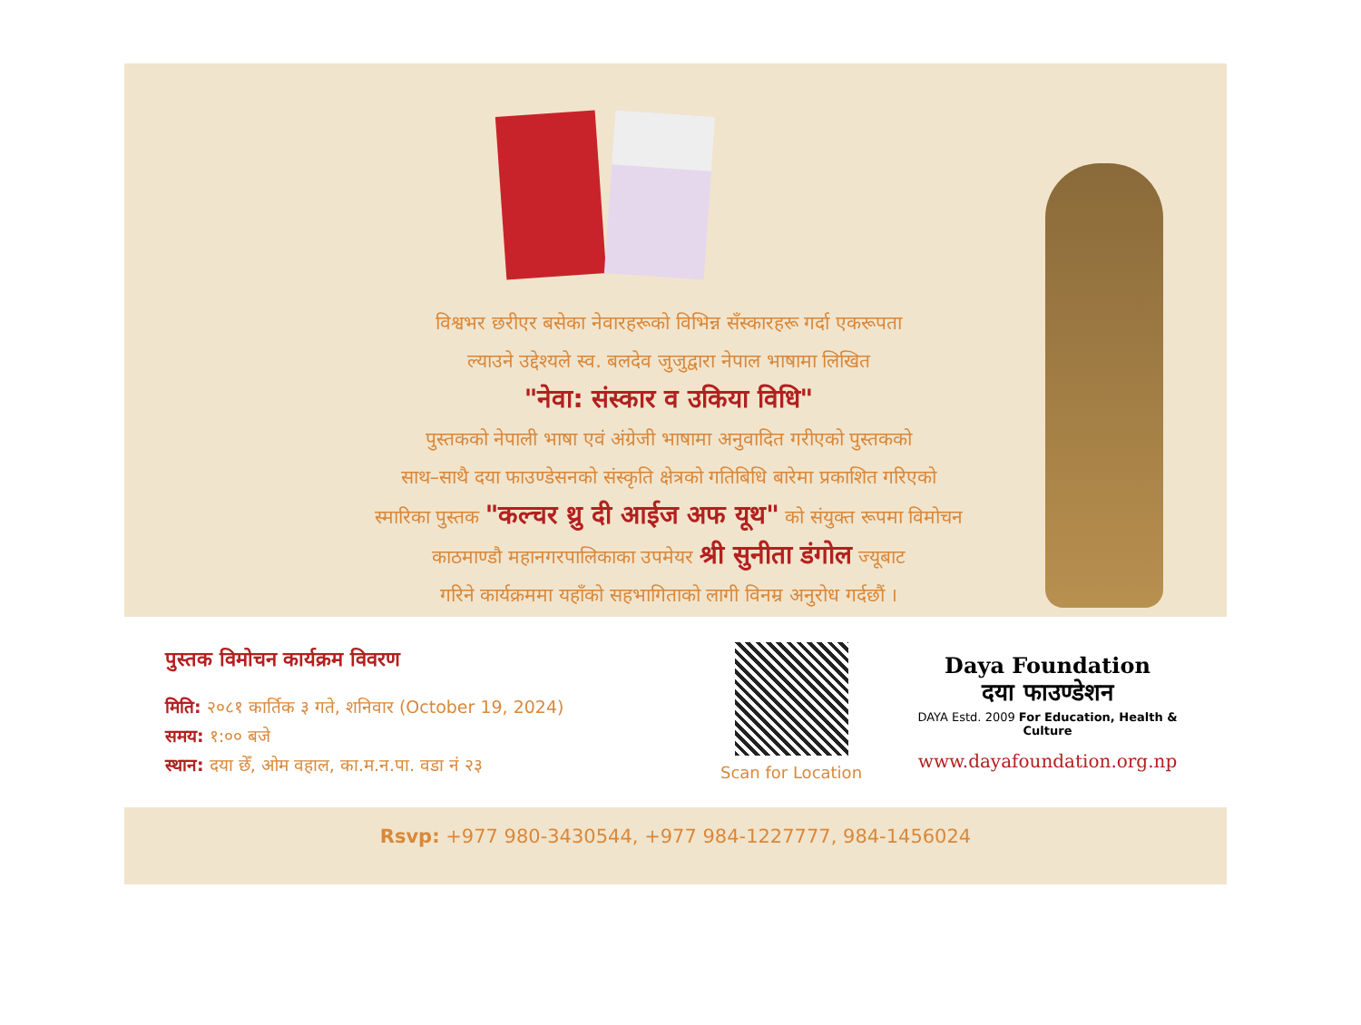विश्वभर छरीएर बसेका नेवारहरूको विभिन्न सँस्कारहरू गर्दा एकरूपता
ल्याउने उद्देश्यले स्व. बलदेव जुजुद्वारा नेपाल भाषामा लिखित
"नेवा: संस्कार व उकिया विधि"
पुस्तकको नेपाली भाषा एवं अंग्रेजी भाषामा अनुवादित गरीएको पुस्तकको
साथ–साथै दया फाउण्डेसनको संस्कृति क्षेत्रको गतिबिधि बारेमा प्रकाशित गरिएको
स्मारिका पुस्तक "कल्चर थ्रु दी आईज अफ यूथ" को संयुक्त रूपमा विमोचन
काठमाण्डौ महानगरपालिकाका उपमेयर श्री सुनीता डंगोल ज्यूबाट
गरिने कार्यक्रममा यहाँको सहभागिताको लागी विनम्र अनुरोध गर्दछौं ।
पुस्तक विमोचन कार्यक्रम विवरण
मिति: २०८१ कार्तिक ३ गते, शनिवार (October 19, 2024)
समय: १:०० बजे
स्थान: दया छेँ, ओम वहाल, का.म.न.पा. वडा नं २३
Scan for Location
Daya Foundation
दया फाउण्डेशन
DAYA Estd. 2009 For Education, Health & Culture
www.dayafoundation.org.np
Rsvp: +977 980-3430544, +977 984-1227777, 984-1456024